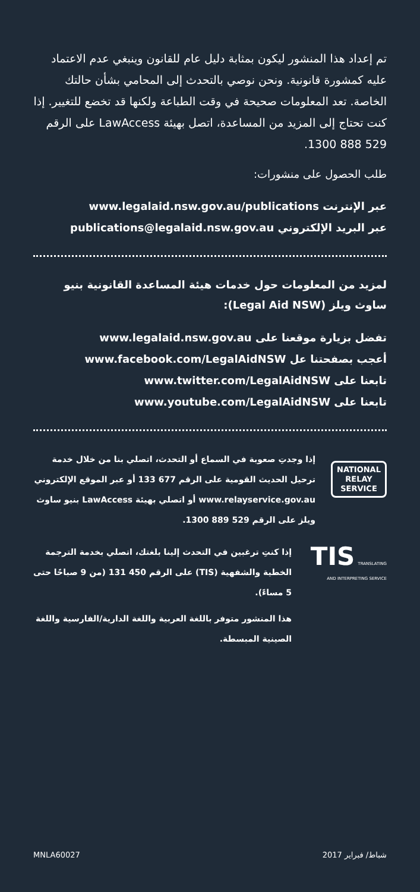تم إعداد هذا المنشور ليكون بمثابة دليل عام للقانون وينبغي عدم الاعتماد عليه كمشورة قانونية. ونحن نوصي بالتحدث إلى المحامي بشأن حالتك الخاصة. تعد المعلومات صحيحة في وقت الطباعة ولكنها قد تخضع للتغيير. إذا كنت تحتاج إلى المزيد من المساعدة، اتصل بهيئة LawAccess على الرقم 529 888 1300.
طلب الحصول على منشورات:
عبر الإنترنت www.legalaid.nsw.gov.au/publications
عبر البريد الإلكتروني publications@legalaid.nsw.gov.au
لمزيد من المعلومات حول خدمات هيئة المساعدة القانونية بنيو ساوث ويلز (Legal Aid NSW):
تفضل بزيارة موقعنا على www.legalaid.nsw.gov.au
أعجب بصفحتنا عل www.facebook.com/LegalAidNSW
تابعنا على www.twitter.com/LegalAidNSW
تابعنا على www.youtube.com/LegalAidNSW
NATIONAL
RELAY
SERVICE
إذا وجدتِ صعوبة في السماع أو التحدث، اتصلي بنا من خلال خدمة ترحيل الحديث القومية على الرقم 677 133 أو عبر الموقع الإلكتروني www.relayservice.gov.au أو اتصلي بهيئة LawAccess بنيو ساوث ويلز على الرقم 529 889 1300.
TIS TRANSLATING AND INTERPRETING SERVICE
إذا كنتِ ترغبين في التحدث إلينا بلغتك، اتصلي بخدمة الترجمة الخطية والشفهية (TIS) على الرقم 450 131 (من 9 صباحًا حتى 5 مساءً).
هذا المنشور متوفر باللغة العربية واللغة الدارية/الفارسية واللغة الصينية المبسطة.
MNLA60027 2017 شباط/ فبراير